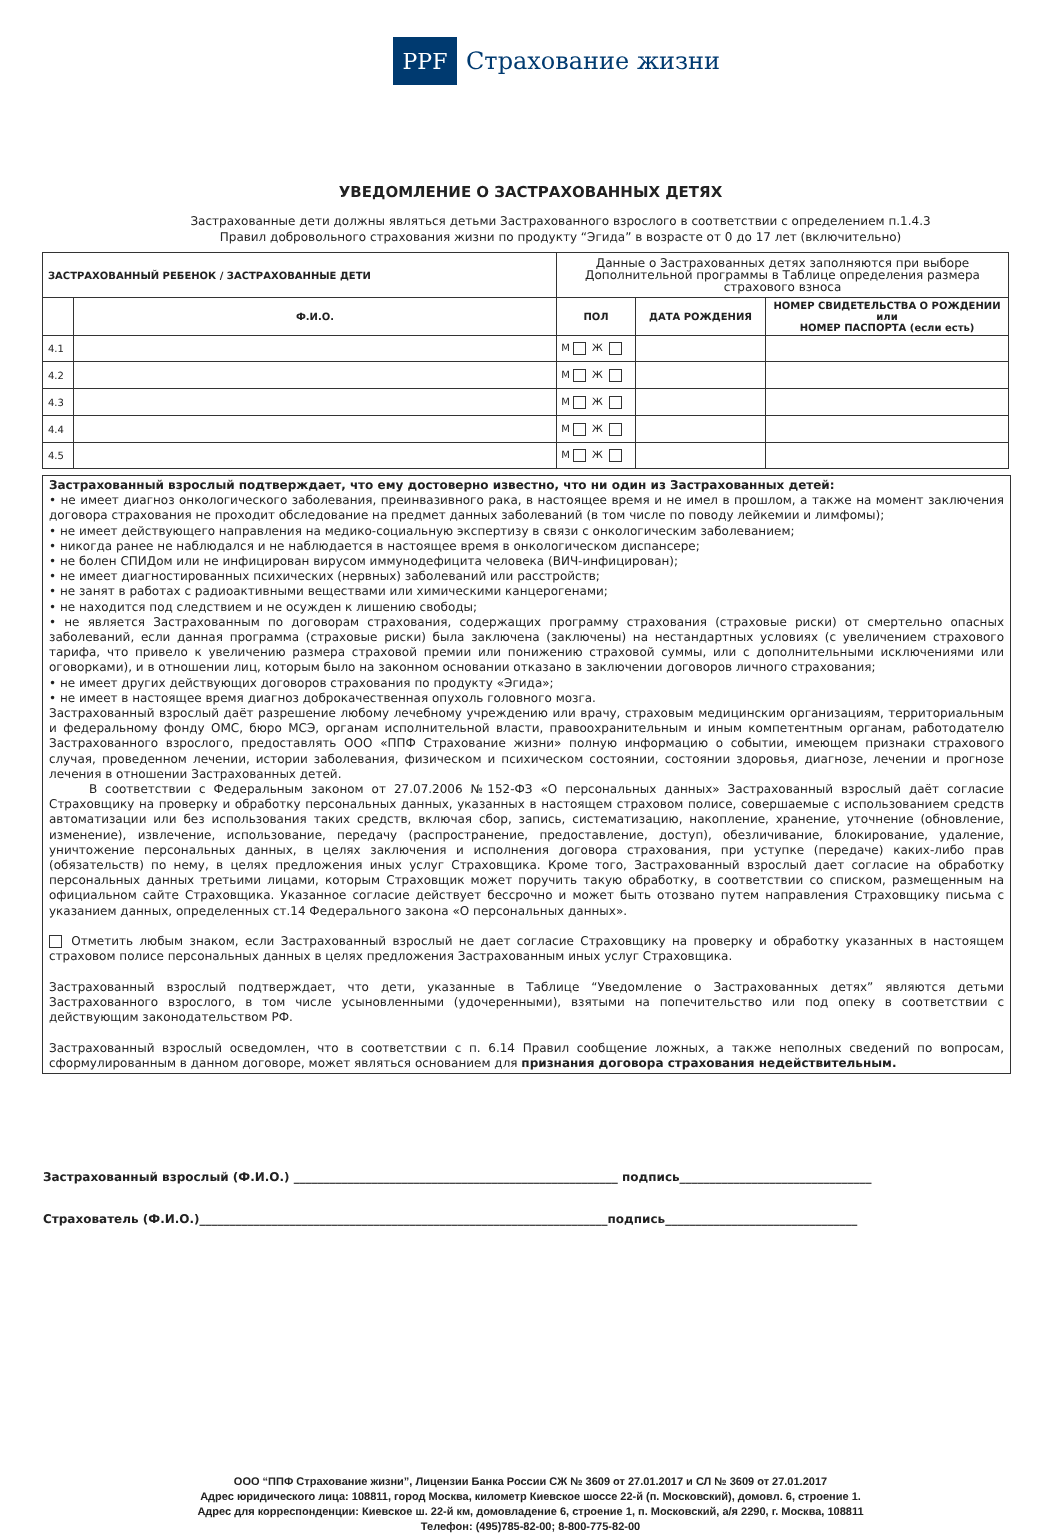PPF
Страхование жизни
УВЕДОМЛЕНИЕ О ЗАСТРАХОВАННЫХ ДЕТЯХ
Застрахованные дети должны являться детьми Застрахованного взрослого в соответствии с определением п.1.4.3
Правил добровольного страхования жизни по продукту “Эгида” в возрасте от 0 до 17 лет (включительно)
| ЗАСТРАХОВАННЫЙ РЕБЕНОК / ЗАСТРАХОВАННЫЕ ДЕТИ | | Данные о Застрахованных детях заполняются при выборе Дополнительной программы в Таблице определения размера страхового взноса | | |
| | Ф.И.О. | ПОЛ | ДАТА РОЖДЕНИЯ | НОМЕР СВИДЕТЕЛЬСТВА О РОЖДЕНИИ или НОМЕР ПАСПОРТА (если есть) |
| 4.1 | | М Ж | | |
| 4.2 | | М Ж | | |
| 4.3 | | М Ж | | |
| 4.4 | | М Ж | | |
| 4.5 | | М Ж | | |
Застрахованный взрослый подтверждает, что ему достоверно известно, что ни один из Застрахованных детей:
• не имеет диагноз онкологического заболевания, преинвазивного рака, в настоящее время и не имел в прошлом, а также на момент заключения договора страхования не проходит обследование на предмет данных заболеваний (в том числе по поводу лейкемии и лимфомы);
• не имеет действующего направления на медико-социальную экспертизу в связи с онкологическим заболеванием;
• никогда ранее не наблюдался и не наблюдается в настоящее время в онкологическом диспансере;
• не болен СПИДом или не инфицирован вирусом иммунодефицита человека (ВИЧ-инфицирован);
• не имеет диагностированных психических (нервных) заболеваний или расстройств;
• не занят в работах с радиоактивными веществами или химическими канцерогенами;
• не находится под следствием и не осужден к лишению свободы;
• не является Застрахованным по договорам страхования, содержащих программу страхования (страховые риски) от смертельно опасных заболеваний, если данная программа (страховые риски) была заключена (заключены) на нестандартных условиях (с увеличением страхового тарифа, что привело к увеличению размера страховой премии или понижению страховой суммы, или с дополнительными исключениями или оговорками), и в отношении лиц, которым было на законном основании отказано в заключении договоров личного страхования;
• не имеет других действующих договоров страхования по продукту «Эгида»;
• не имеет в настоящее время диагноз доброкачественная опухоль головного мозга.
Застрахованный взрослый даёт разрешение любому лечебному учреждению или врачу, страховым медицинским организациям, территориальным и федеральному фонду ОМС, бюро МСЭ, органам исполнительной власти, правоохранительным и иным компетентным органам, работодателю Застрахованного взрослого, предоставлять ООО «ППФ Страхование жизни» полную информацию о событии, имеющем признаки страхового случая, проведенном лечении, истории заболевания, физическом и психическом состоянии, состоянии здоровья, диагнозе, лечении и прогнозе лечения в отношении Застрахованных детей.
В соответствии с Федеральным законом от 27.07.2006 №152-ФЗ «О персональных данных» Застрахованный взрослый даёт согласие Страховщику на проверку и обработку персональных данных, указанных в настоящем страховом полисе, совершаемые с использованием средств автоматизации или без использования таких средств, включая сбор, запись, систематизацию, накопление, хранение, уточнение (обновление, изменение), извлечение, использование, передачу (распространение, предоставление, доступ), обезличивание, блокирование, удаление, уничтожение персональных данных, в целях заключения и исполнения договора страхования, при уступке (передаче) каких-либо прав (обязательств) по нему, в целях предложения иных услуг Страховщика. Кроме того, Застрахованный взрослый дает согласие на обработку персональных данных третьими лицами, которым Страховщик может поручить такую обработку, в соответствии со списком, размещенным на официальном сайте Страховщика. Указанное согласие действует бессрочно и может быть отозвано путем направления Страховщику письма с указанием данных, определенных ст.14 Федерального закона «О персональных данных».
Отметить любым знаком, если Застрахованный взрослый не дает согласие Страховщику на проверку и обработку указанных в настоящем страховом полисе персональных данных в целях предложения Застрахованным иных услуг Страховщика.
Застрахованный взрослый подтверждает, что дети, указанные в Таблице “Уведомление о Застрахованных детях” являются детьми Застрахованного взрослого, в том числе усыновленными (удочеренными), взятыми на попечительство или под опеку в соответствии с действующим законодательством РФ.
Застрахованный взрослый осведомлен, что в соответствии с п. 6.14 Правил сообщение ложных, а также неполных сведений по вопросам, сформулированным в данном договоре, может являться основанием для признания договора страхования недействительным.
Застрахованный взрослый (Ф.И.О.) ______________________________________________________ подпись________________________________
Страхователь (Ф.И.О.)____________________________________________________________________подпись________________________________
ООО “ППФ Страхование жизни”, Лицензии Банка России СЖ № 3609 от 27.01.2017 и СЛ № 3609 от 27.01.2017
Адрес юридического лица: 108811, город Москва, километр Киевское шоссе 22-й (п. Московский), домовл. 6, строение 1.
Адрес для корреспонденции: Киевское ш. 22-й км, домовладение 6, строение 1, п. Московский, а/я 2290, г. Москва, 108811
Телефон: (495)785-82-00; 8-800-775-82-00